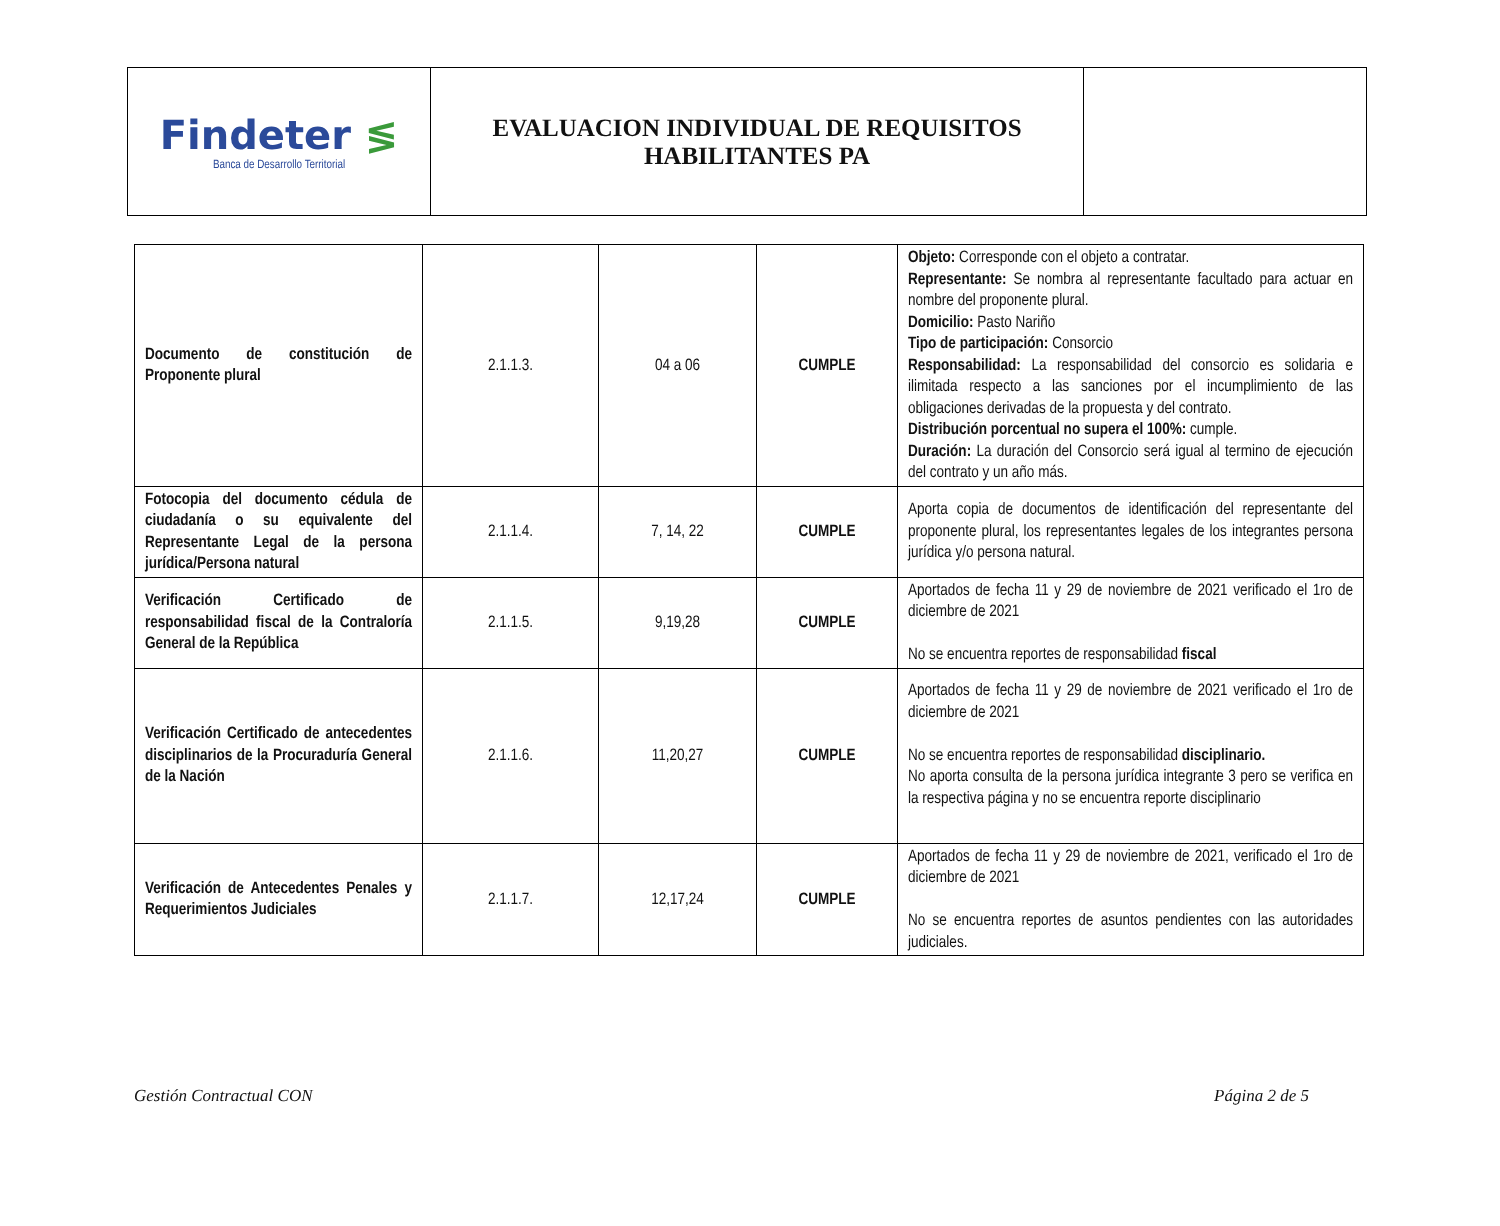| Findeter ≶ Banca de Desarrollo Territorial | EVALUACION INDIVIDUAL DE REQUISITOS HABILITANTES PA | |
| Documento de constitución de Proponente plural | 2.1.1.3. | 04 a 06 | CUMPLE | Objeto: Corresponde con el objeto a contratar. Representante: Se nombra al representante facultado para actuar en nombre del proponente plural. Domicilio: Pasto Nariño Tipo de participación: Consorcio Responsabilidad: La responsabilidad del consorcio es solidaria e ilimitada respecto a las sanciones por el incumplimiento de las obligaciones derivadas de la propuesta y del contrato. Distribución porcentual no supera el 100%: cumple. Duración: La duración del Consorcio será igual al termino de ejecución del contrato y un año más. |
| Fotocopia del documento cédula de ciudadanía o su equivalente del Representante Legal de la persona jurídica/Persona natural | 2.1.1.4. | 7, 14, 22 | CUMPLE | Aporta copia de documentos de identificación del representante del proponente plural, los representantes legales de los integrantes persona jurídica y/o persona natural. |
| Verificación Certificado de responsabilidad fiscal de la Contraloría General de la República | 2.1.1.5. | 9,19,28 | CUMPLE | Aportados de fecha 11 y 29 de noviembre de 2021 verificado el 1ro de diciembre de 2021 No se encuentra reportes de responsabilidad fiscal |
| Verificación Certificado de antecedentes disciplinarios de la Procuraduría General de la Nación | 2.1.1.6. | 11,20,27 | CUMPLE | Aportados de fecha 11 y 29 de noviembre de 2021 verificado el 1ro de diciembre de 2021 No se encuentra reportes de responsabilidad disciplinario. No aporta consulta de la persona jurídica integrante 3 pero se verifica en la respectiva página y no se encuentra reporte disciplinario |
| Verificación de Antecedentes Penales y Requerimientos Judiciales | 2.1.1.7. | 12,17,24 | CUMPLE | Aportados de fecha 11 y 29 de noviembre de 2021, verificado el 1ro de diciembre de 2021 No se encuentra reportes de asuntos pendientes con las autoridades judiciales. |
Gestión Contractual CON Página 2 de 5